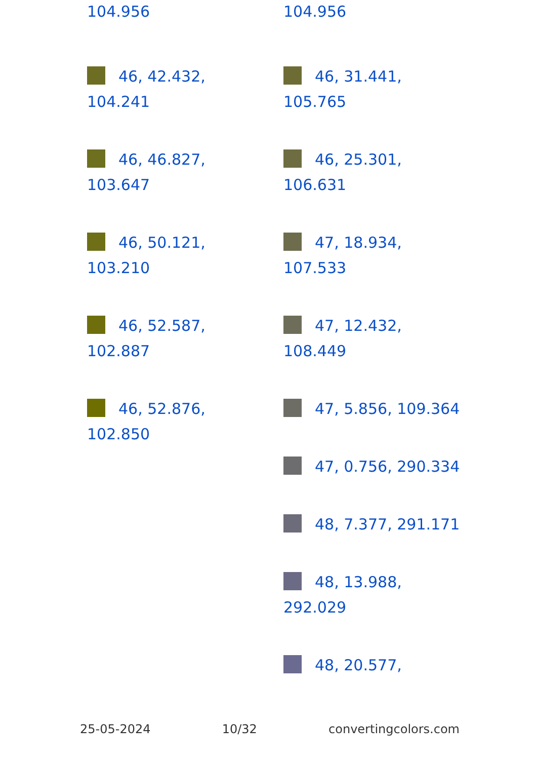104.956
46, 42.432, 104.241
46, 46.827, 103.647
46, 50.121, 103.210
46, 52.587, 102.887
46, 52.876, 102.850
104.956
46, 31.441, 105.765
46, 25.301, 106.631
47, 18.934, 107.533
47, 12.432, 108.449
47, 5.856, 109.364
47, 0.756, 290.334
48, 7.377, 291.171
48, 13.988, 292.029
48, 20.577,
25-05-2024 10/32 convertingcolors.com